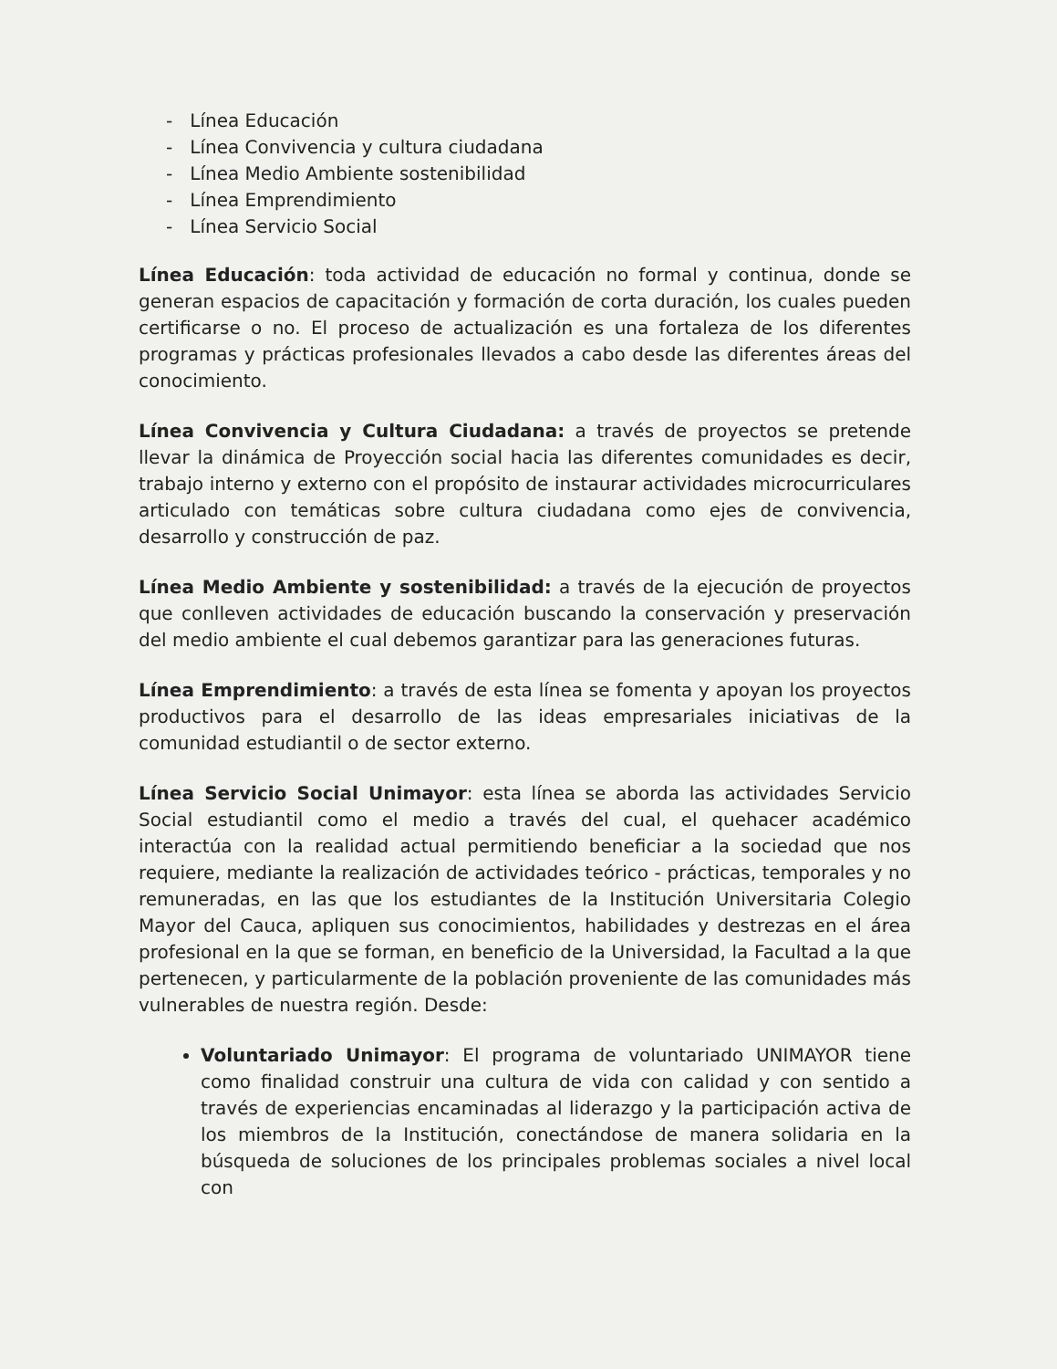- Línea Educación
- Línea Convivencia y cultura ciudadana
- Línea Medio Ambiente sostenibilidad
- Línea Emprendimiento
- Línea Servicio Social
Línea Educación: toda actividad de educación no formal y continua, donde se generan espacios de capacitación y formación de corta duración, los cuales pueden certificarse o no. El proceso de actualización es una fortaleza de los diferentes programas y prácticas profesionales llevados a cabo desde las diferentes áreas del conocimiento.
Línea Convivencia y Cultura Ciudadana: a través de proyectos se pretende llevar la dinámica de Proyección social hacia las diferentes comunidades es decir, trabajo interno y externo con el propósito de instaurar actividades microcurriculares articulado con temáticas sobre cultura ciudadana como ejes de convivencia, desarrollo y construcción de paz.
Línea Medio Ambiente y sostenibilidad: a través de la ejecución de proyectos que conlleven actividades de educación buscando la conservación y preservación del medio ambiente el cual debemos garantizar para las generaciones futuras.
Línea Emprendimiento: a través de esta línea se fomenta y apoyan los proyectos productivos para el desarrollo de las ideas empresariales iniciativas de la comunidad estudiantil o de sector externo.
Línea Servicio Social Unimayor: esta línea se aborda las actividades Servicio Social estudiantil como el medio a través del cual, el quehacer académico interactúa con la realidad actual permitiendo beneficiar a la sociedad que nos requiere, mediante la realización de actividades teórico - prácticas, temporales y no remuneradas, en las que los estudiantes de la Institución Universitaria Colegio Mayor del Cauca, apliquen sus conocimientos, habilidades y destrezas en el área profesional en la que se forman, en beneficio de la Universidad, la Facultad a la que pertenecen, y particularmente de la población proveniente de las comunidades más vulnerables de nuestra región. Desde:
Voluntariado Unimayor: El programa de voluntariado UNIMAYOR tiene como finalidad construir una cultura de vida con calidad y con sentido a través de experiencias encaminadas al liderazgo y la participación activa de los miembros de la Institución, conectándose de manera solidaria en la búsqueda de soluciones de los principales problemas sociales a nivel local con